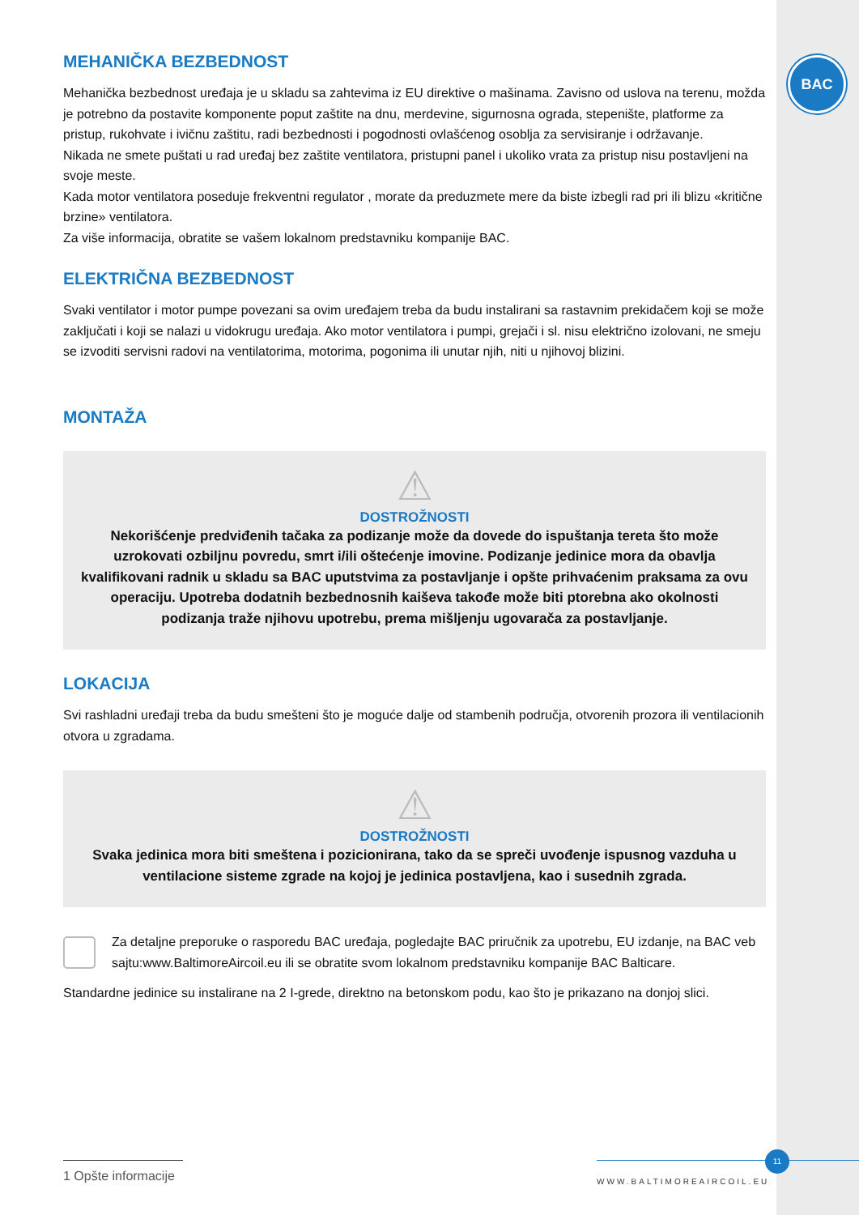BAC
MEHANIČKA BEZBEDNOST
Mehanička bezbednost uređaja je u skladu sa zahtevima iz EU direktive o mašinama. Zavisno od uslova na terenu, možda je potrebno da postavite komponente poput zaštite na dnu, merdevine, sigurnosna ograda, stepenište, platforme za pristup, rukohvate i ivičnu zaštitu, radi bezbednosti i pogodnosti ovlašćenog osoblja za servisiranje i održavanje.
Nikada ne smete puštati u rad uređaj bez zaštite ventilatora, pristupni panel i ukoliko vrata za pristup nisu postavljeni na svoje meste.
Kada motor ventilatora poseduje frekventni regulator , morate da preduzmete mere da biste izbegli rad pri ili blizu «kritične brzine» ventilatora.
Za više informacija, obratite se vašem lokalnom predstavniku kompanije BAC.
ELEKTRIČNA BEZBEDNOST
Svaki ventilator i motor pumpe povezani sa ovim uređajem treba da budu instalirani sa rastavnim prekidačem koji se može zaključati i koji se nalazi u vidokrugu uređaja. Ako motor ventilatora i pumpi, grejači i sl. nisu električno izolovani, ne smeju se izvoditi servisni radovi na ventilatorima, motorima, pogonima ili unutar njih, niti u njihovoj blizini.
MONTAŽA
⚠
DOSTROŽNOSTI
Nekorišćenje predviđenih tačaka za podizanje može da dovede do ispuštanja tereta što može uzrokovati ozbiljnu povredu, smrt i/ili oštećenje imovine. Podizanje jedinice mora da obavlja kvalifikovani radnik u skladu sa BAC uputstvima za postavljanje i opšte prihvaćenim praksama za ovu operaciju. Upotreba dodatnih bezbednosnih kaiševa takođe može biti ptorebna ako okolnosti podizanja traže njihovu upotrebu, prema mišljenju ugovarača za postavljanje.
LOKACIJA
Svi rashladni uređaji treba da budu smešteni što je moguće dalje od stambenih područja, otvorenih prozora ili ventilacionih otvora u zgradama.
⚠
DOSTROŽNOSTI
Svaka jedinica mora biti smeštena i pozicionirana, tako da se spreči uvođenje ispusnog vazduha u ventilacione sisteme zgrade na kojoj je jedinica postavljena, kao i susednih zgrada.
Za detaljne preporuke o rasporedu BAC uređaja, pogledajte BAC priručnik za upotrebu, EU izdanje, na BAC veb sajtu:www.BaltimoreAircoil.eu ili se obratite svom lokalnom predstavniku kompanije BAC Balticare.
Standardne jedinice su instalirane na 2 I-grede, direktno na betonskom podu, kao što je prikazano na donjoj slici.
1 Opšte informacije
WWW.BALTIMOREAIRCOIL.EU
11